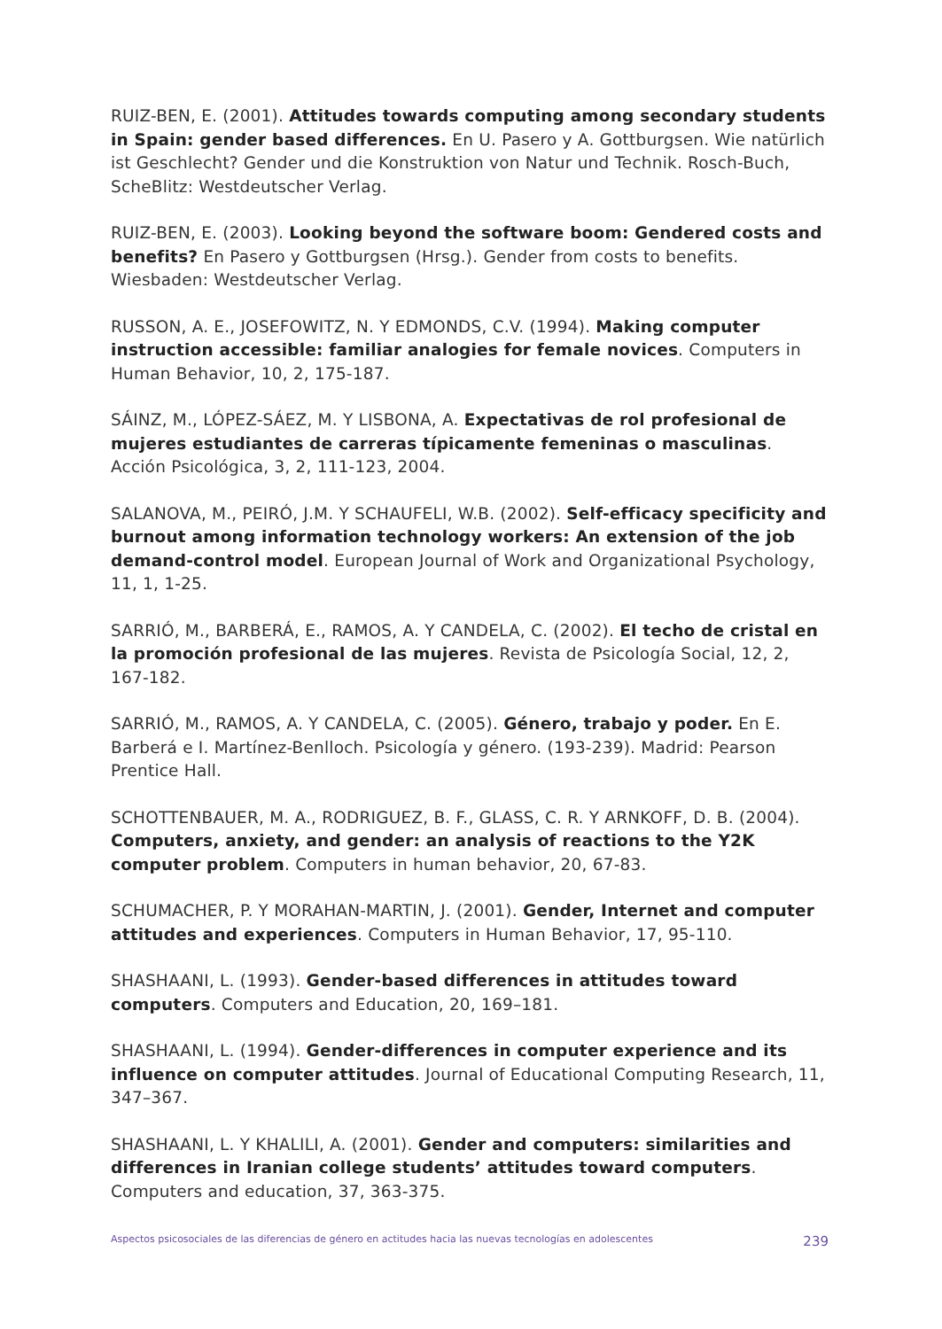RUIZ-BEN, E. (2001). Attitudes towards computing among secondary students in Spain: gender based differences. En U. Pasero y A. Gottburgsen. Wie natürlich ist Geschlecht? Gender und die Konstruktion von Natur und Technik. Rosch-Buch, ScheBlitz: Westdeutscher Verlag.
RUIZ-BEN, E. (2003). Looking beyond the software boom: Gendered costs and benefits? En Pasero y Gottburgsen (Hrsg.). Gender from costs to benefits. Wiesbaden: Westdeutscher Verlag.
RUSSON, A. E., JOSEFOWITZ, N. Y EDMONDS, C.V. (1994). Making computer instruction accessible: familiar analogies for female novices. Computers in Human Behavior, 10, 2, 175-187.
SÁINZ, M., LÓPEZ-SÁEZ, M. Y LISBONA, A. Expectativas de rol profesional de mujeres estudiantes de carreras típicamente femeninas o masculinas. Acción Psicológica, 3, 2, 111-123, 2004.
SALANOVA, M., PEIRÓ, J.M. Y SCHAUFELI, W.B. (2002). Self-efficacy specificity and burnout among information technology workers: An extension of the job demand-control model. European Journal of Work and Organizational Psychology, 11, 1, 1-25.
SARRIÓ, M., BARBERÁ, E., RAMOS, A. Y CANDELA, C. (2002). El techo de cristal en la promoción profesional de las mujeres. Revista de Psicología Social, 12, 2, 167-182.
SARRIÓ, M., RAMOS, A. Y CANDELA, C. (2005). Género, trabajo y poder. En E. Barberá e I. Martínez-Benlloch. Psicología y género. (193-239). Madrid: Pearson Prentice Hall.
SCHOTTENBAUER, M. A., RODRIGUEZ, B. F., GLASS, C. R. Y ARNKOFF, D. B. (2004). Computers, anxiety, and gender: an analysis of reactions to the Y2K computer problem. Computers in human behavior, 20, 67-83.
SCHUMACHER, P. Y MORAHAN-MARTIN, J. (2001). Gender, Internet and computer attitudes and experiences. Computers in Human Behavior, 17, 95-110.
SHASHAANI, L. (1993). Gender-based differences in attitudes toward computers. Computers and Education, 20, 169–181.
SHASHAANI, L. (1994). Gender-differences in computer experience and its influence on computer attitudes. Journal of Educational Computing Research, 11, 347–367.
SHASHAANI, L. Y KHALILI, A. (2001). Gender and computers: similarities and differences in Iranian college students’ attitudes toward computers. Computers and education, 37, 363-375.
Aspectos psicosociales de las diferencias de género en actitudes hacia las nuevas tecnologías en adolescentes 239